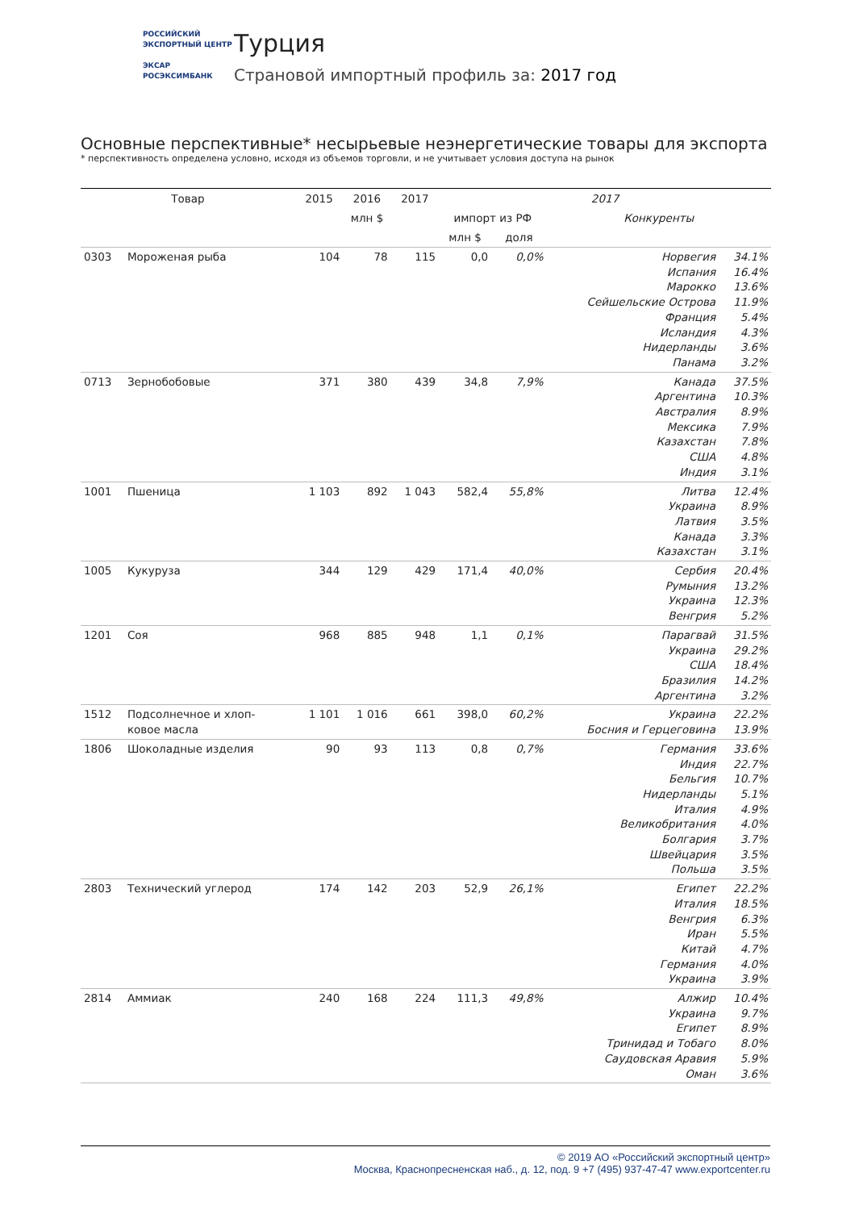РОССИЙСКИЙ
ЭКСПОРТНЫЙ ЦЕНТР
ЭКСАР
РОСЭКСИМБАНК
Турция
Страновой импортный профиль за: 2017 год
Основные перспективные* несырьевые неэнергетические товары для экспорта
* перспективность определена условно, исходя из объемов торговли, и не учитывает условия доступа на рынок
| Товар | | 2015 | 2016 | 2017 | 2017 | | | |
| --- | --- | --- | --- | --- | --- | --- | --- | --- |
| | | млн $ | | | импорт из РФ | | Конкуренты | |
| | | | | | млн $ | доля | | |
| 0303 | Мороженая рыба | 104 | 78 | 115 | 0,0 | 0,0% | Норвегия Испания Марокко Сейшельские Острова Франция Исландия Нидерланды Панама | 34.1% 16.4% 13.6% 11.9% 5.4% 4.3% 3.6% 3.2% |
| 0713 | Зернобобовые | 371 | 380 | 439 | 34,8 | 7,9% | Канада Аргентина Австралия Мексика Казахстан США Индия | 37.5% 10.3% 8.9% 7.9% 7.8% 4.8% 3.1% |
| 1001 | Пшеница | 1 103 | 892 | 1 043 | 582,4 | 55,8% | Литва Украина Латвия Канада Казахстан | 12.4% 8.9% 3.5% 3.3% 3.1% |
| 1005 | Кукуруза | 344 | 129 | 429 | 171,4 | 40,0% | Сербия Румыния Украина Венгрия | 20.4% 13.2% 12.3% 5.2% |
| 1201 | Соя | 968 | 885 | 948 | 1,1 | 0,1% | Парагвай Украина США Бразилия Аргентина | 31.5% 29.2% 18.4% 14.2% 3.2% |
| 1512 | Подсолнечное и хлоп- ковое масла | 1 101 | 1 016 | 661 | 398,0 | 60,2% | Украина Босния и Герцеговина | 22.2% 13.9% |
| 1806 | Шоколадные изделия | 90 | 93 | 113 | 0,8 | 0,7% | Германия Индия Бельгия Нидерланды Италия Великобритания Болгария Швейцария Польша | 33.6% 22.7% 10.7% 5.1% 4.9% 4.0% 3.7% 3.5% 3.5% |
| 2803 | Технический углерод | 174 | 142 | 203 | 52,9 | 26,1% | Египет Италия Венгрия Иран Китай Германия Украина | 22.2% 18.5% 6.3% 5.5% 4.7% 4.0% 3.9% |
| 2814 | Аммиак | 240 | 168 | 224 | 111,3 | 49,8% | Алжир Украина Египет Тринидад и Тобаго Саудовская Аравия Оман | 10.4% 9.7% 8.9% 8.0% 5.9% 3.6% |
© 2019 АО «Российский экспортный центр»
Москва, Краснопресненская наб., д. 12, под. 9 +7 (495) 937-47-47 www.exportcenter.ru